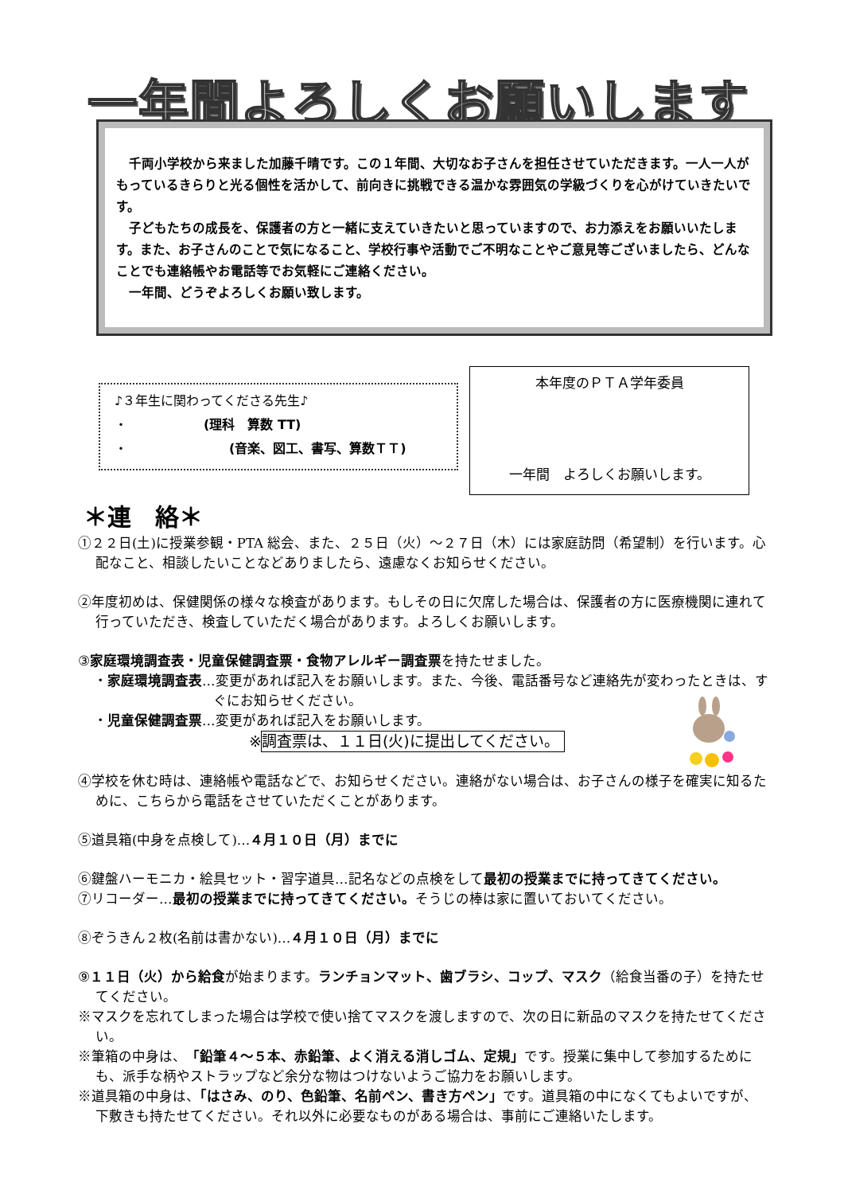一年間よろしくお願いします
　千両小学校から来ました加藤千晴です。この１年間、大切なお子さんを担任させていただきます。一人一人がもっているきらりと光る個性を活かして、前向きに挑戦できる温かな雰囲気の学級づくりを心がけていきたいです。
　子どもたちの成長を、保護者の方と一緒に支えていきたいと思っていますので、お力添えをお願いいたします。また、お子さんのことで気になること、学校行事や活動でご不明なことやご意見等ございましたら、どんなことでも連絡帳やお電話等でお気軽にご連絡ください。
　一年間、どうぞよろしくお願い致します。
♪３年生に関わってくださる先生♪
・　　　　　　(理科　算数 TT)
・　　　　　　　　(音楽、図工、書写、算数ＴＴ)
本年度のＰＴＡ学年委員
一年間　よろしくお願いします。
＊連　絡＊
①２２日(土)に授業参観・PTA 総会、また、２５日（火）～２７日（木）には家庭訪問（希望制）を行います。心配なこと、相談したいことなどありましたら、遠慮なくお知らせください。
②年度初めは、保健関係の様々な検査があります。もしその日に欠席した場合は、保護者の方に医療機関に連れて行っていただき、検査していただく場合があります。よろしくお願いします。
③家庭環境調査表・児童保健調査票・食物アレルギー調査票を持たせました。
・家庭環境調査表…変更があれば記入をお願いします。また、今後、電話番号など連絡先が変わったときは、すぐにお知らせください。
・児童保健調査票…変更があれば記入をお願いします。
※調査票は、１１日(火)に提出してください。
④学校を休む時は、連絡帳や電話などで、お知らせください。連絡がない場合は、お子さんの様子を確実に知るために、こちらから電話をさせていただくことがあります。
⑤道具箱(中身を点検して)…４月１０日（月）までに
⑥鍵盤ハーモニカ・絵具セット・習字道具…記名などの点検をして最初の授業までに持ってきてください。
⑦リコーダー…最初の授業までに持ってきてください。そうじの棒は家に置いておいてください。
⑧ぞうきん２枚(名前は書かない)…４月１０日（月）までに
⑨１１日（火）から給食が始まります。ランチョンマット、歯ブラシ、コップ、マスク（給食当番の子）を持たせてください。
※マスクを忘れてしまった場合は学校で使い捨てマスクを渡しますので、次の日に新品のマスクを持たせてください。
※筆箱の中身は、「鉛筆４～５本、赤鉛筆、よく消える消しゴム、定規」です。授業に集中して参加するためにも、派手な柄やストラップなど余分な物はつけないようご協力をお願いします。
※道具箱の中身は、「はさみ、のり、色鉛筆、名前ペン、書き方ペン」です。道具箱の中になくてもよいですが、下敷きも持たせてください。それ以外に必要なものがある場合は、事前にご連絡いたします。